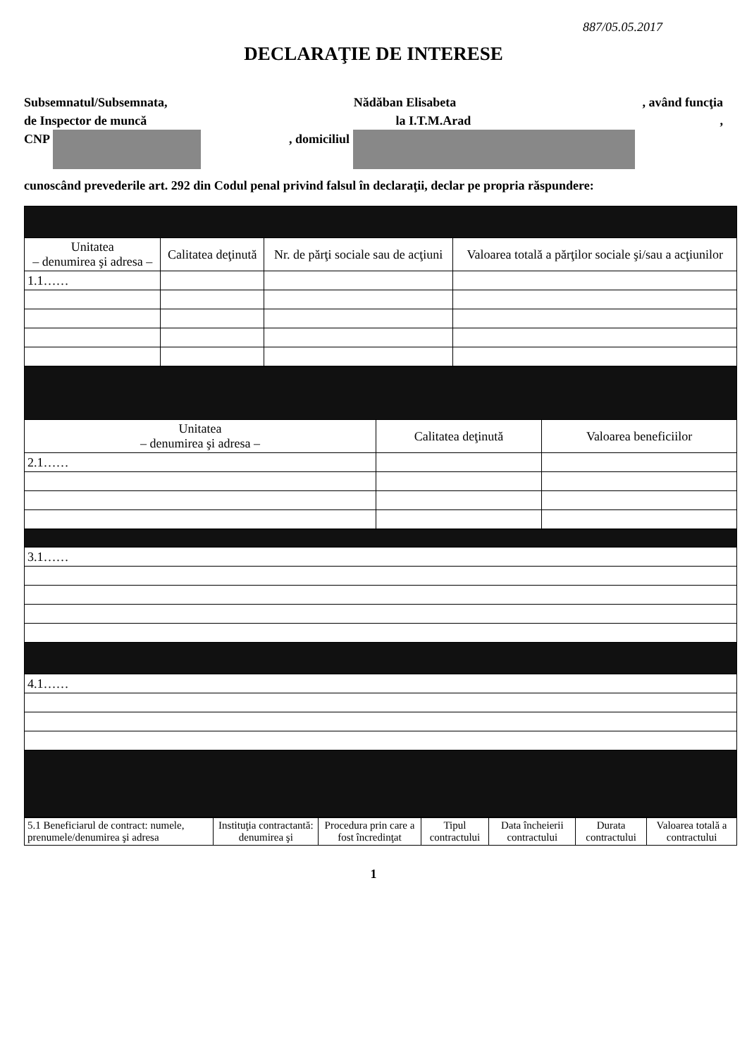887/05.05.2017
DECLARAŢIE DE INTERESE
Subsemnatul/Subsemnata, Nădăban Elisabeta, având funcţia
de Inspector de muncă la I.T.M.Arad,
CNP , domiciliul
cunoscând prevederile art. 292 din Codul penal privind falsul în declaraţii, declar pe propria răspundere:
| Unitatea – denumirea şi adresa – | Calitatea deţinută | Nr. de părţi sociale sau de acţiuni | Valoarea totală a părţilor sociale şi/sau a acţiunilor |
| --- | --- | --- | --- |
| 1.1…… | | | |
| Unitatea – denumirea şi adresa – | Calitatea deţinută | Valoarea beneficiilor |
| --- | --- | --- |
| 2.1…… | | |
| 3.1…… |
| 4.1…… |
| 5.1 Beneficiarul de contract: numele, prenumele/denumirea şi adresa | Instituţia contractantă: denumirea şi | Procedura prin care a fost încredinţat | Tipul contractului | Data încheierii contractului | Durata contractului | Valoarea totală a contractului |
| --- | --- | --- | --- | --- | --- | --- |
1